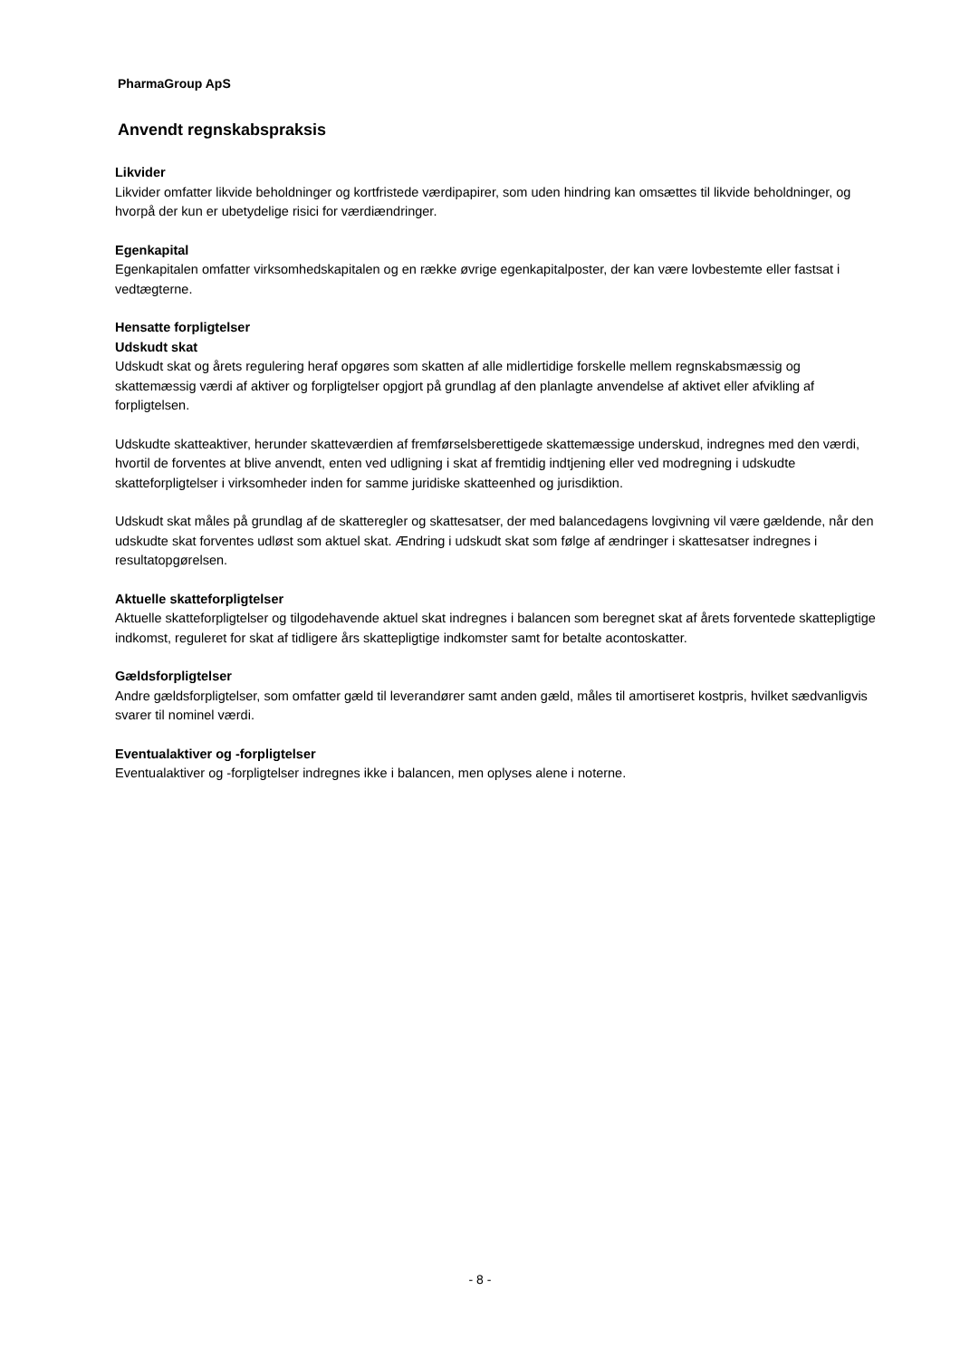PharmaGroup ApS
Anvendt regnskabspraksis
Likvider
Likvider omfatter likvide beholdninger og kortfristede værdipapirer, som uden hindring kan omsættes til likvide beholdninger, og hvorpå der kun er ubetydelige risici for værdiændringer.
Egenkapital
Egenkapitalen omfatter virksomhedskapitalen og en række øvrige egenkapitalposter, der kan være lovbestemte eller fastsat i vedtægterne.
Hensatte forpligtelser
Udskudt skat
Udskudt skat og årets regulering heraf opgøres som skatten af alle midlertidige forskelle mellem regnskabsmæssig og skattemæssig værdi af aktiver og forpligtelser opgjort på grundlag af den planlagte anvendelse af aktivet eller afvikling af forpligtelsen.
Udskudte skatteaktiver, herunder skatteværdien af fremførselsberettigede skattemæssige underskud, indregnes med den værdi, hvortil de forventes at blive anvendt, enten ved udligning i skat af fremtidig indtjening eller ved modregning i udskudte skatteforpligtelser i virksomheder inden for samme juridiske skatteenhed og jurisdiktion.
Udskudt skat måles på grundlag af de skatteregler og skattesatser, der med balancedagens lovgivning vil være gældende, når den udskudte skat forventes udløst som aktuel skat. Ændring i udskudt skat som følge af ændringer i skattesatser indregnes i resultatopgørelsen.
Aktuelle skatteforpligtelser
Aktuelle skatteforpligtelser og tilgodehavende aktuel skat indregnes i balancen som beregnet skat af årets forventede skattepligtige indkomst, reguleret for skat af tidligere års skattepligtige indkomster samt for betalte acontoskatter.
Gældsforpligtelser
Andre gældsforpligtelser, som omfatter gæld til leverandører samt anden gæld, måles til amortiseret kostpris, hvilket sædvanligvis svarer til nominel værdi.
Eventualaktiver og -forpligtelser
Eventualaktiver og -forpligtelser indregnes ikke i balancen, men oplyses alene i noterne.
- 8 -